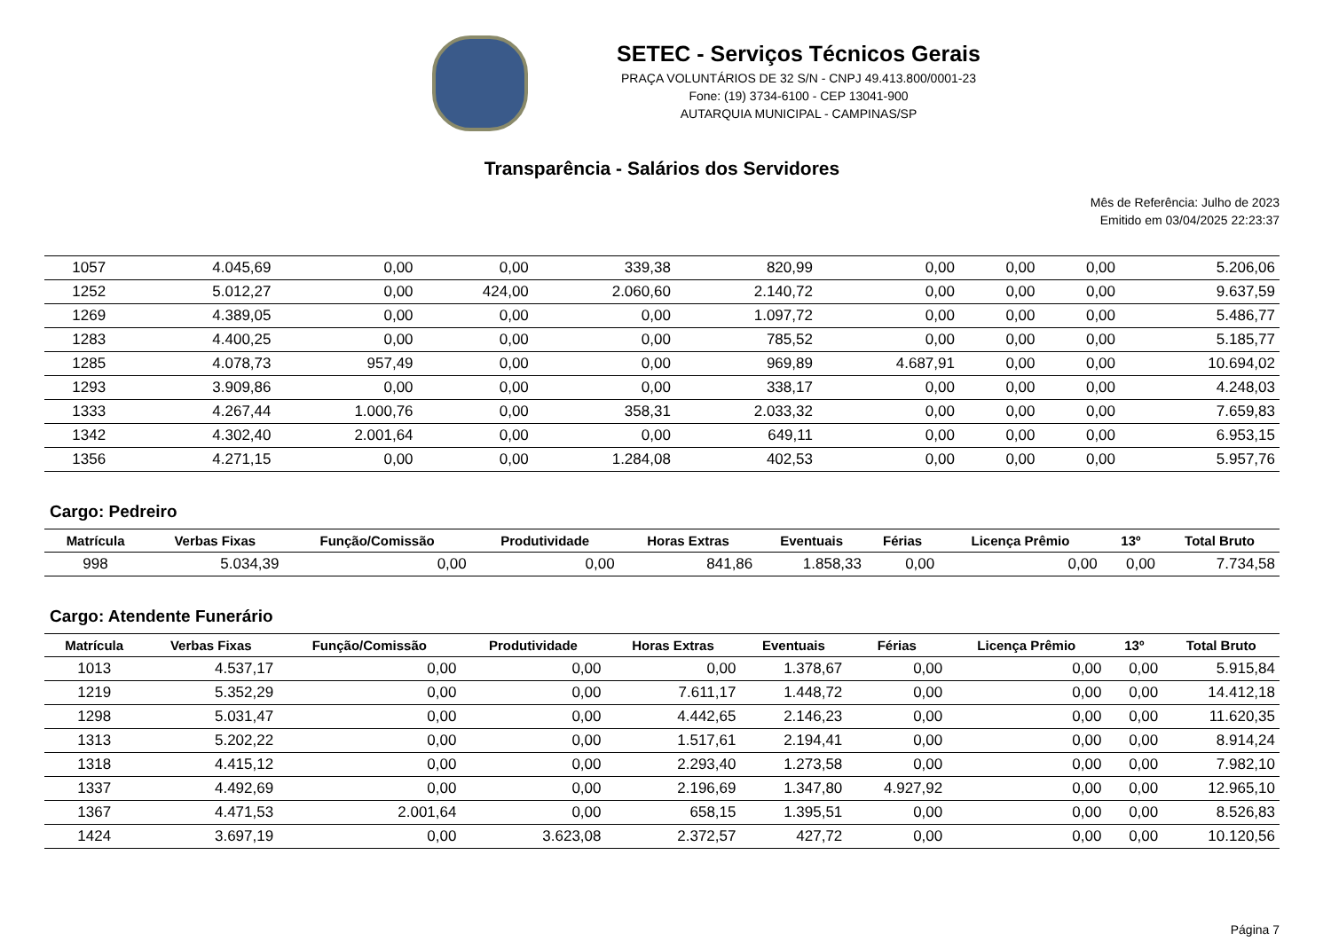SETEC - Serviços Técnicos Gerais
PRAÇA VOLUNTÁRIOS DE 32 S/N - CNPJ 49.413.800/0001-23
Fone: (19) 3734-6100 - CEP 13041-900
AUTARQUIA MUNICIPAL - CAMPINAS/SP
Transparência - Salários dos Servidores
Mês de Referência: Julho de 2023
Emitido em 03/04/2025 22:23:37
| 1057 | 4.045,69 | 0,00 | 0,00 | 339,38 | 820,99 | 0,00 | 0,00 | 0,00 | 5.206,06 |
| 1252 | 5.012,27 | 0,00 | 424,00 | 2.060,60 | 2.140,72 | 0,00 | 0,00 | 0,00 | 9.637,59 |
| 1269 | 4.389,05 | 0,00 | 0,00 | 0,00 | 1.097,72 | 0,00 | 0,00 | 0,00 | 5.486,77 |
| 1283 | 4.400,25 | 0,00 | 0,00 | 0,00 | 785,52 | 0,00 | 0,00 | 0,00 | 5.185,77 |
| 1285 | 4.078,73 | 957,49 | 0,00 | 0,00 | 969,89 | 4.687,91 | 0,00 | 0,00 | 10.694,02 |
| 1293 | 3.909,86 | 0,00 | 0,00 | 0,00 | 338,17 | 0,00 | 0,00 | 0,00 | 4.248,03 |
| 1333 | 4.267,44 | 1.000,76 | 0,00 | 358,31 | 2.033,32 | 0,00 | 0,00 | 0,00 | 7.659,83 |
| 1342 | 4.302,40 | 2.001,64 | 0,00 | 0,00 | 649,11 | 0,00 | 0,00 | 0,00 | 6.953,15 |
| 1356 | 4.271,15 | 0,00 | 0,00 | 1.284,08 | 402,53 | 0,00 | 0,00 | 0,00 | 5.957,76 |
Cargo: Pedreiro
| Matrícula | Verbas Fixas | Função/Comissão | Produtividade | Horas Extras | Eventuais | Férias | Licença Prêmio | 13º | Total Bruto |
| --- | --- | --- | --- | --- | --- | --- | --- | --- | --- |
| 998 | 5.034,39 | 0,00 | 0,00 | 841,86 | 1.858,33 | 0,00 | 0,00 | 0,00 | 7.734,58 |
Cargo: Atendente Funerário
| Matrícula | Verbas Fixas | Função/Comissão | Produtividade | Horas Extras | Eventuais | Férias | Licença Prêmio | 13º | Total Bruto |
| --- | --- | --- | --- | --- | --- | --- | --- | --- | --- |
| 1013 | 4.537,17 | 0,00 | 0,00 | 0,00 | 1.378,67 | 0,00 | 0,00 | 0,00 | 5.915,84 |
| 1219 | 5.352,29 | 0,00 | 0,00 | 7.611,17 | 1.448,72 | 0,00 | 0,00 | 0,00 | 14.412,18 |
| 1298 | 5.031,47 | 0,00 | 0,00 | 4.442,65 | 2.146,23 | 0,00 | 0,00 | 0,00 | 11.620,35 |
| 1313 | 5.202,22 | 0,00 | 0,00 | 1.517,61 | 2.194,41 | 0,00 | 0,00 | 0,00 | 8.914,24 |
| 1318 | 4.415,12 | 0,00 | 0,00 | 2.293,40 | 1.273,58 | 0,00 | 0,00 | 0,00 | 7.982,10 |
| 1337 | 4.492,69 | 0,00 | 0,00 | 2.196,69 | 1.347,80 | 4.927,92 | 0,00 | 0,00 | 12.965,10 |
| 1367 | 4.471,53 | 2.001,64 | 0,00 | 658,15 | 1.395,51 | 0,00 | 0,00 | 0,00 | 8.526,83 |
| 1424 | 3.697,19 | 0,00 | 3.623,08 | 2.372,57 | 427,72 | 0,00 | 0,00 | 0,00 | 10.120,56 |
Página 7